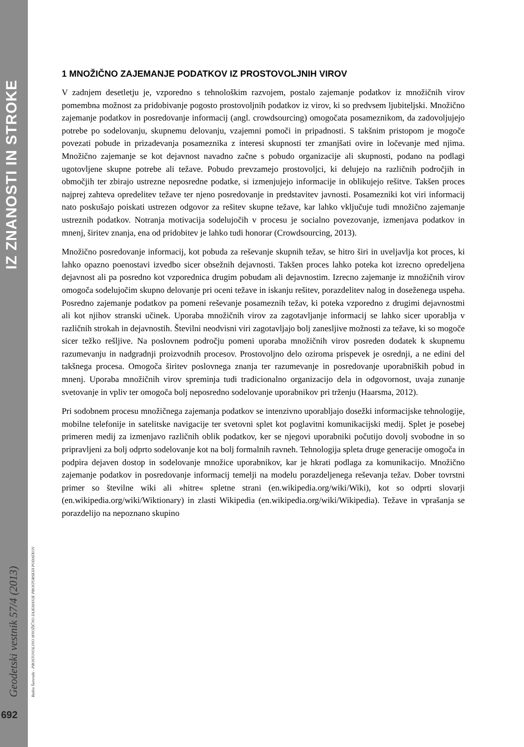IZ ZNANOSTI IN STROKE
Geodetski vestnik 57/4 (2013)
692
Rados Šumrada - PROSTOVOLJNO MNOŽIČNO ZAJEMANJE PROSTORSKIH PODATKOV
1 MNOŽIČNO ZAJEMANJE PODATKOV IZ PROSTOVOLJNIH VIROV
V zadnjem desetletju je, vzporedno s tehnološkim razvojem, postalo zajemanje podatkov iz množičnih virov pomembna možnost za pridobivanje pogosto prostovoljnih podatkov iz virov, ki so predvsem ljubiteljski. Množično zajemanje podatkov in posredovanje informacij (angl. crowdsourcing) omogočata posameznikom, da zadovoljujejo potrebe po sodelovanju, skupnemu delovanju, vzajemni pomoči in pripadnosti. S takšnim pristopom je mogoče povezati pobude in prizadevanja posameznika z interesi skupnosti ter zmanjšati ovire in ločevanje med njima. Množično zajemanje se kot dejavnost navadno začne s pobudo organizacije ali skupnosti, podano na podlagi ugotovljene skupne potrebe ali težave. Pobudo prevzamejo prostovoljci, ki delujejo na različnih področjih in območjih ter zbirajo ustrezne neposredne podatke, si izmenjujejo informacije in oblikujejo rešitve. Takšen proces najprej zahteva opredelitev težave ter njeno posredovanje in predstavitev javnosti. Posamezniki kot viri informacij nato poskušajo poiskati ustrezen odgovor za rešitev skupne težave, kar lahko vključuje tudi množično zajemanje ustreznih podatkov. Notranja motivacija sodelujočih v procesu je socialno povezovanje, izmenjava podatkov in mnenj, širitev znanja, ena od pridobitev je lahko tudi honorar (Crowdsourcing, 2013).
Množično posredovanje informacij, kot pobuda za reševanje skupnih težav, se hitro širi in uveljavlja kot proces, ki lahko opazno poenostavi izvedbo sicer obsežnih dejavnosti. Takšen proces lahko poteka kot izrecno opredeljena dejavnost ali pa posredno kot vzporednica drugim pobudam ali dejavnostim. Izrecno zajemanje iz množičnih virov omogoča sodelujočim skupno delovanje pri oceni težave in iskanju rešitev, porazdelitev nalog in doseženega uspeha. Posredno zajemanje podatkov pa pomeni reševanje posameznih težav, ki poteka vzporedno z drugimi dejavnostmi ali kot njihov stranski učinek. Uporaba množičnih virov za zagotavljanje informacij se lahko sicer uporablja v različnih strokah in dejavnostih. Številni neodvisni viri zagotavljajo bolj zanesljive možnosti za težave, ki so mogoče sicer težko rešljive. Na poslovnem področju pomeni uporaba množičnih virov posreden dodatek k skupnemu razumevanju in nadgradnji proizvodnih procesov. Prostovoljno delo oziroma prispevek je osrednji, a ne edini del takšnega procesa. Omogoča širitev poslovnega znanja ter razumevanje in posredovanje uporabniških pobud in mnenj. Uporaba množičnih virov spreminja tudi tradicionalno organizacijo dela in odgovornost, uvaja zunanje svetovanje in vpliv ter omogoča bolj neposredno sodelovanje uporabnikov pri trženju (Haarsma, 2012).
Pri sodobnem procesu množičnega zajemanja podatkov se intenzivno uporabljajo dosežki informacijske tehnologije, mobilne telefonije in satelitske navigacije ter svetovni splet kot poglavitni komunikacijski medij. Splet je posebej primeren medij za izmenjavo različnih oblik podatkov, ker se njegovi uporabniki počutijo dovolj svobodne in so pripravljeni za bolj odprto sodelovanje kot na bolj formalnih ravneh. Tehnologija spleta druge generacije omogoča in podpira dejaven dostop in sodelovanje množice uporabnikov, kar je hkrati podlaga za komunikacijo. Množično zajemanje podatkov in posredovanje informacij temelji na modelu porazdeljenega reševanja težav. Dober tovrstni primer so številne wiki ali »hitre« spletne strani (en.wikipedia.org/wiki/Wiki), kot so odprti slovarji (en.wikipedia.org/wiki/Wiktionary) in zlasti Wikipedia (en.wikipedia.org/wiki/Wikipedia). Težave in vprašanja se porazdelijo na nepoznano skupino